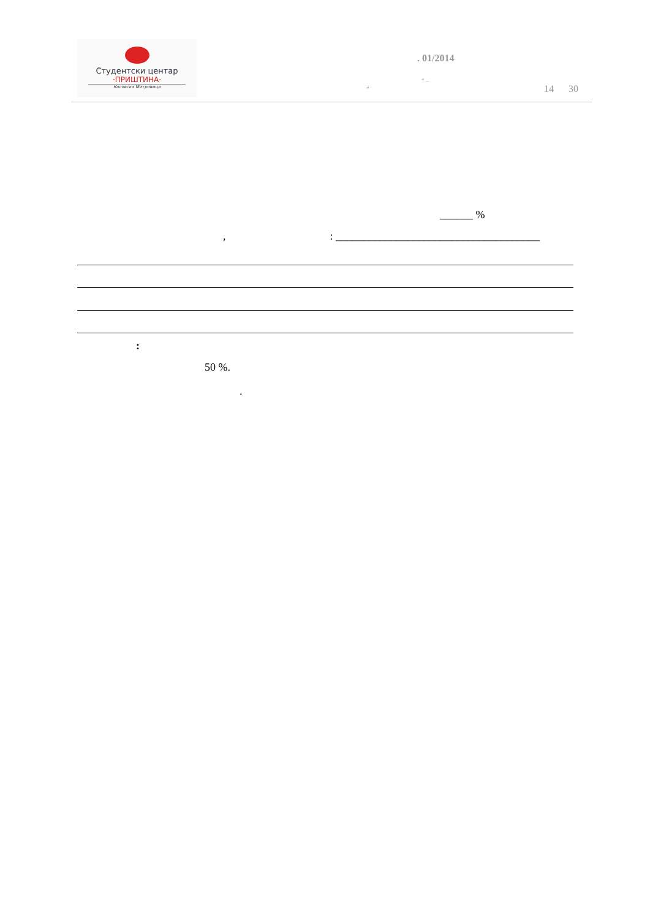Студентски центар
·ПРИШТИНА·
Косовска Митровица
. 01/2014
„
“ –
14 30
______ %
,: _____________________________________
:
50 %.
.